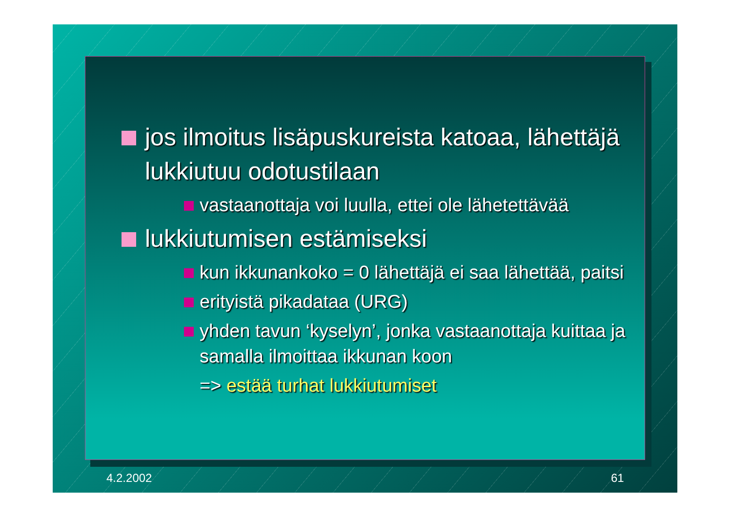jos ilmoitus lisäpuskureista katoaa, lähettäjä lukkiutuu odotustilaan
vastaanottaja voi luulla, ettei ole lähetettävää
lukkiutumisen estämiseksi
kun ikkunankoko = 0 lähettäjä ei saa lähettää, paitsi
erityistä pikadataa (URG)
yhden tavun ‘kyselyn’, jonka vastaanottaja kuittaa ja samalla ilmoittaa ikkunan koon
=> estää turhat lukkiutumiset
4.2.2002 61